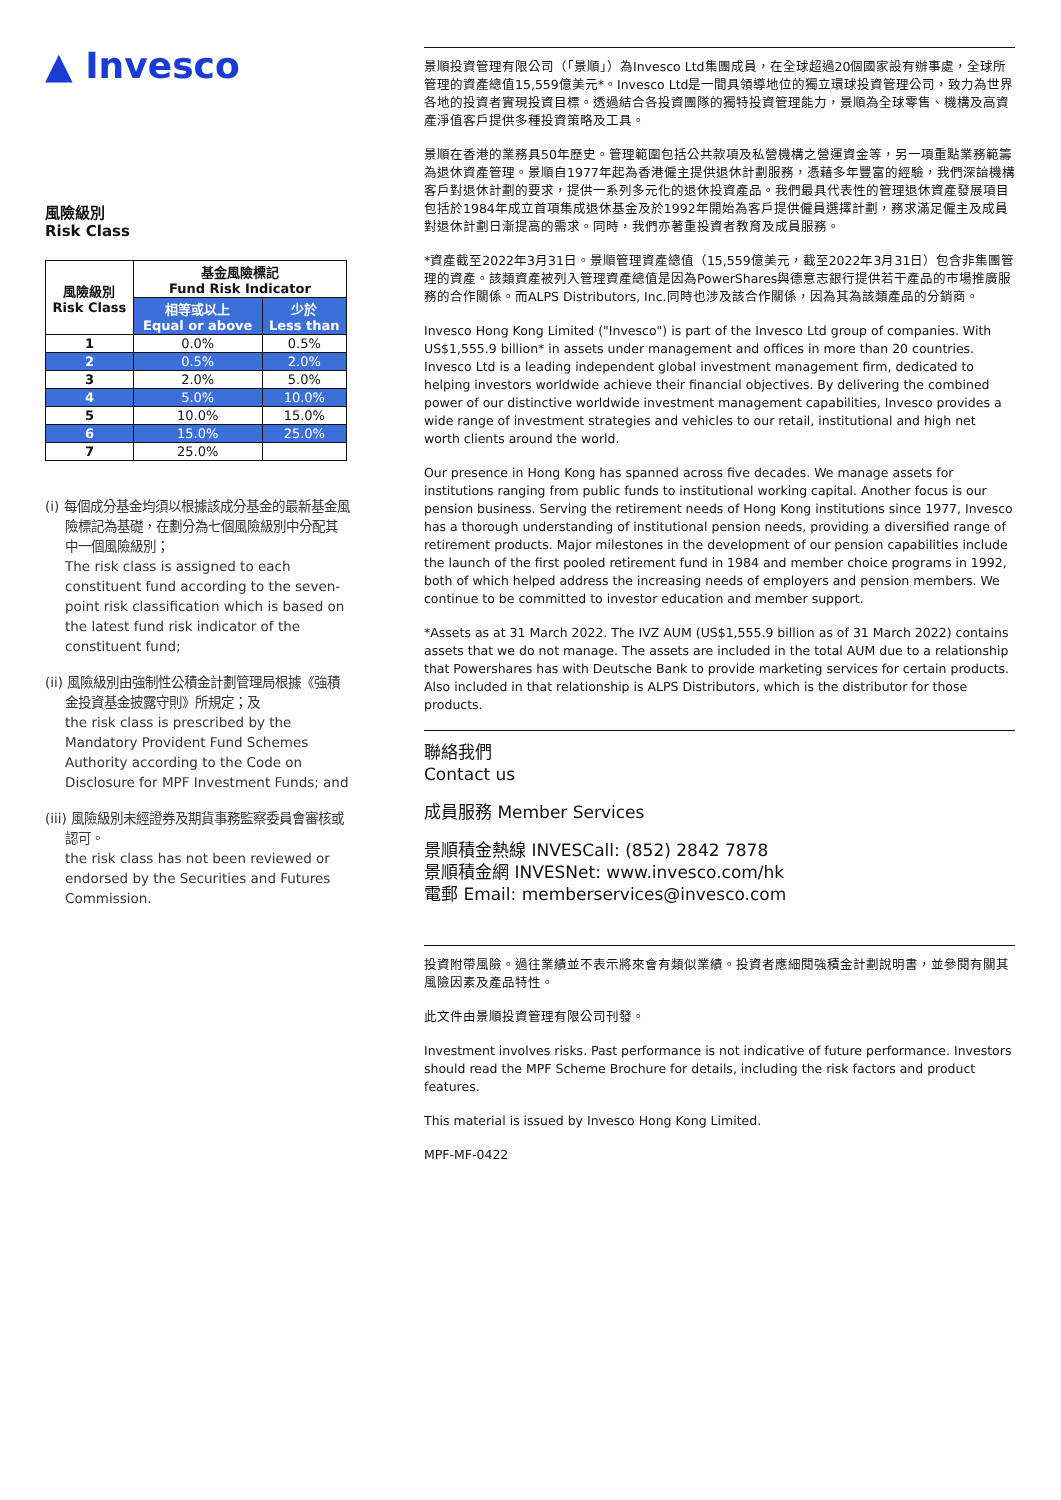▲ Invesco
風險級別
Risk Class
| 風險級別 Risk Class | 基金風險標記 Fund Risk Indicator | |
| --- | --- | --- |
| | 相等或以上 Equal or above | 少於 Less than |
| 1 | 0.0% | 0.5% |
| 2 | 0.5% | 2.0% |
| 3 | 2.0% | 5.0% |
| 4 | 5.0% | 10.0% |
| 5 | 10.0% | 15.0% |
| 6 | 15.0% | 25.0% |
| 7 | 25.0% | |
(i) 每個成分基金均須以根據該成分基金的最新基金風險標記為基礎，在劃分為七個風險級別中分配其中一個風險級別；
The risk class is assigned to each constituent fund according to the seven-point risk classification which is based on the latest fund risk indicator of the constituent fund;
(ii) 風險級別由強制性公積金計劃管理局根據《強積金投資基金披露守則》所規定；及
the risk class is prescribed by the Mandatory Provident Fund Schemes Authority according to the Code on Disclosure for MPF Investment Funds; and
(iii) 風險級別未經證券及期貨事務監察委員會審核或認可。
the risk class has not been reviewed or endorsed by the Securities and Futures Commission.
景順投資管理有限公司（「景順」）為Invesco Ltd集團成員，在全球超過20個國家設有辦事處，全球所管理的資產總值15,559億美元*。Invesco Ltd是一間具領導地位的獨立環球投資管理公司，致力為世界各地的投資者實現投資目標。透過結合各投資團隊的獨特投資管理能力，景順為全球零售、機構及高資產淨值客戶提供多種投資策略及工具。
景順在香港的業務具50年歷史。管理範圍包括公共款項及私營機構之營運資金等，另一項重點業務範籌為退休資產管理。景順自1977年起為香港僱主提供退休計劃服務，憑藉多年豐富的經驗，我們深諳機構客戶對退休計劃的要求，提供一系列多元化的退休投資產品。我們最具代表性的管理退休資產發展項目包括於1984年成立首項集成退休基金及於1992年開始為客戶提供僱員選擇計劃，務求滿足僱主及成員對退休計劃日漸提高的需求。同時，我們亦著重投資者教育及成員服務。
*資產截至2022年3月31日。景順管理資產總值（15,559億美元，截至2022年3月31日）包含非集團管理的資產。該類資產被列入管理資產總值是因為PowerShares與德意志銀行提供若干產品的市場推廣服務的合作關係。而ALPS Distributors, Inc.同時也涉及該合作關係，因為其為該類產品的分銷商。
Invesco Hong Kong Limited ("Invesco") is part of the Invesco Ltd group of companies. With US$1,555.9 billion* in assets under management and offices in more than 20 countries. Invesco Ltd is a leading independent global investment management firm, dedicated to helping investors worldwide achieve their financial objectives. By delivering the combined power of our distinctive worldwide investment management capabilities, Invesco provides a wide range of investment strategies and vehicles to our retail, institutional and high net worth clients around the world.
Our presence in Hong Kong has spanned across five decades. We manage assets for institutions ranging from public funds to institutional working capital. Another focus is our pension business. Serving the retirement needs of Hong Kong institutions since 1977, Invesco has a thorough understanding of institutional pension needs, providing a diversified range of retirement products. Major milestones in the development of our pension capabilities include the launch of the first pooled retirement fund in 1984 and member choice programs in 1992, both of which helped address the increasing needs of employers and pension members. We continue to be committed to investor education and member support.
*Assets as at 31 March 2022. The IVZ AUM (US$1,555.9 billion as of 31 March 2022) contains assets that we do not manage. The assets are included in the total AUM due to a relationship that Powershares has with Deutsche Bank to provide marketing services for certain products. Also included in that relationship is ALPS Distributors, which is the distributor for those products.
聯絡我們
Contact us
成員服務 Member Services
景順積金熱線 INVESCall: (852) 2842 7878
景順積金網 INVESNet: www.invesco.com/hk
電郵 Email: memberservices@invesco.com
投資附帶風險。過往業績並不表示將來會有類似業績。投資者應細閱強積金計劃說明書，並參閱有關其風險因素及產品特性。
此文件由景順投資管理有限公司刊發。
Investment involves risks. Past performance is not indicative of future performance. Investors should read the MPF Scheme Brochure for details, including the risk factors and product features.
This material is issued by Invesco Hong Kong Limited.
MPF-MF-0422